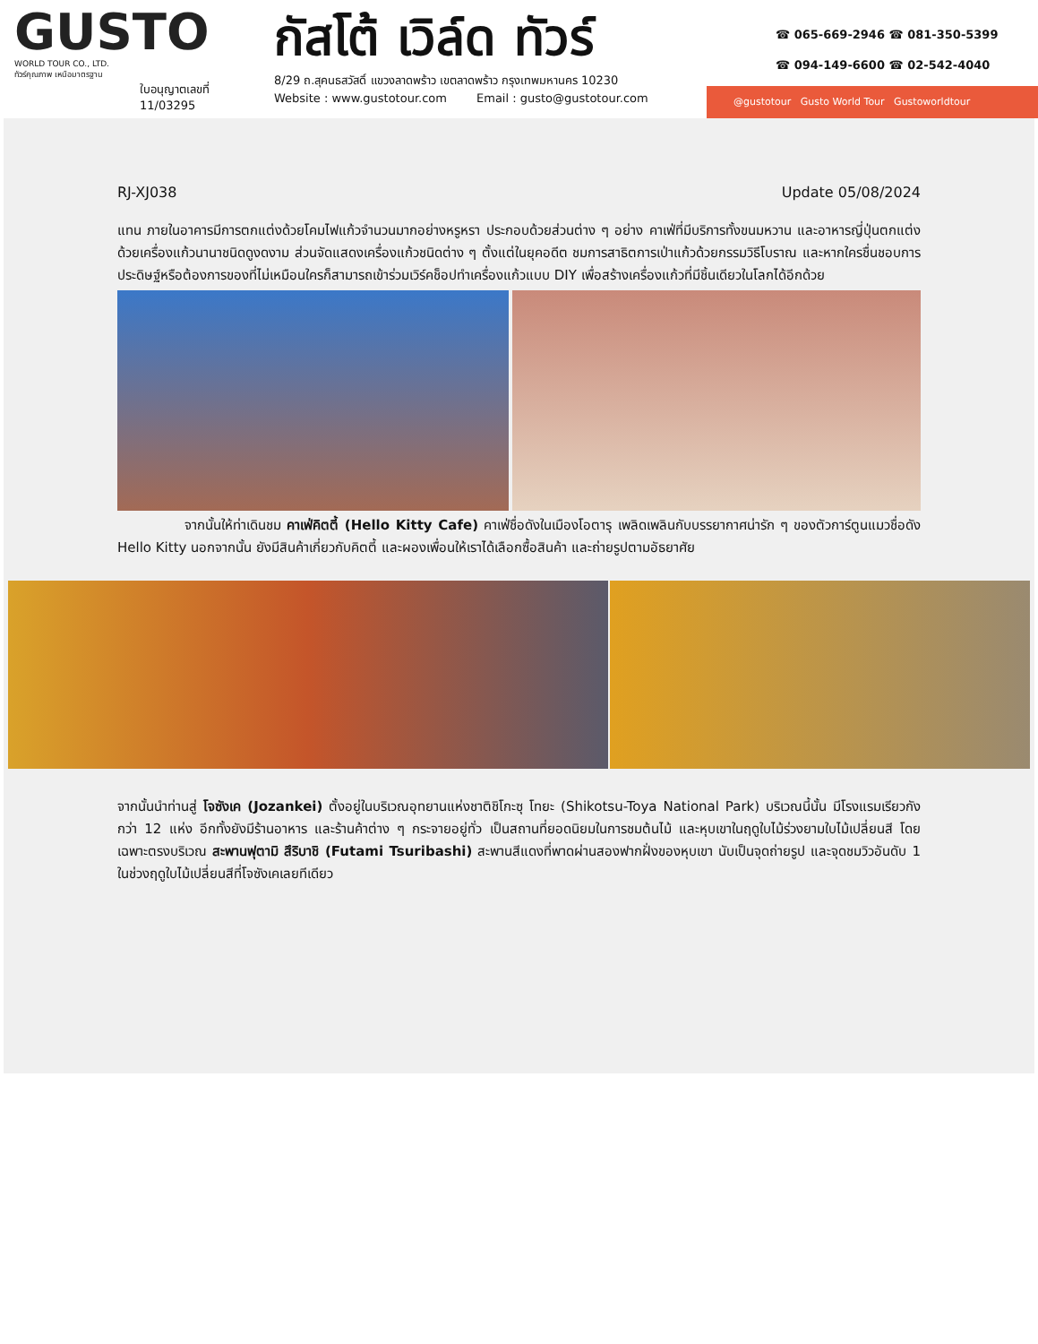GUSTO
WORLD TOUR CO., LTD.
ทัวร์คุณภาพ เหนือมาตรฐาน
ใบอนุญาตเลขที่
11/03295
กัสโต้ เวิล์ด ทัวร์
8/29 ถ.สุคนธสวัสดิ์ แขวงลาดพร้าว เขตลาดพร้าว กรุงเทพมหานคร 10230
Website : www.gustotour.com Email : gusto@gustotour.com
☎ 065-669-2946 ☎ 081-350-5399
☎ 094-149-6600 ☎ 02-542-4040
@gustotour Gusto World Tour Gustoworldtour
RJ-XJ038 Update 05/08/2024
แทน ภายในอาคารมีการตกแต่งด้วยโคมไฟแก้วจำนวนมากอย่างหรูหรา ประกอบด้วยส่วนต่าง ๆ อย่าง คาเฟ่ที่มีบริการทั้งขนมหวาน และอาหารญี่ปุ่นตกแต่งด้วยเครื่องแก้วนานาชนิดดูงดงาม ส่วนจัดแสดงเครื่องแก้วชนิดต่าง ๆ ตั้งแต่ในยุคอดีต ชมการสาธิตการเป่าแก้วด้วยกรรมวิธีโบราณ และหากใครชื่นชอบการประดิษฐ์หรือต้องการของที่ไม่เหมือนใครก็สามารถเข้าร่วมเวิร์คช็อปทำเครื่องแก้วแบบ DIY เพื่อสร้างเครื่องแก้วที่มีชิ้นเดียวในโลกได้อีกด้วย
จากนั้นให้ท่าเดินชม คาเฟ่คิตตี้ (Hello Kitty Cafe) คาเฟ่ชื่อดังในเมืองโอตารุ เพลิดเพลินกับบรรยากาศน่ารัก ๆ ของตัวการ์ตูนแมวชื่อดัง Hello Kitty นอกจากนั้น ยังมีสินค้าเกี่ยวกับคิตตี้ และผองเพื่อนให้เราได้เลือกซื้อสินค้า และถ่ายรูปตามอัธยาศัย
จากนั้นนำท่านสู่ โจซังเค (Jozankei) ตั้งอยู่ในบริเวณอุทยานแห่งชาติชิโกะซุ โทยะ (Shikotsu-Toya National Park) บริเวณนี้นั้น มีโรงแรมเรียวกังกว่า 12 แห่ง อีกทั้งยังมีร้านอาหาร และร้านค้าต่าง ๆ กระจายอยู่ทั่ว เป็นสถานที่ยอดนิยมในการชมต้นไม้ และหุบเขาในฤดูใบไม้ร่วงยามใบไม้เปลี่ยนสี โดยเฉพาะตรงบริเวณ สะพานฟุตามิ สึริบาชิ (Futami Tsuribashi) สะพานสีแดงที่พาดผ่านสองฟากฝั่งของหุบเขา นับเป็นจุดถ่ายรูป และจุดชมวิวอันดับ 1 ในช่วงฤดูใบไม้เปลี่ยนสีที่โจซังเคเลยทีเดียว